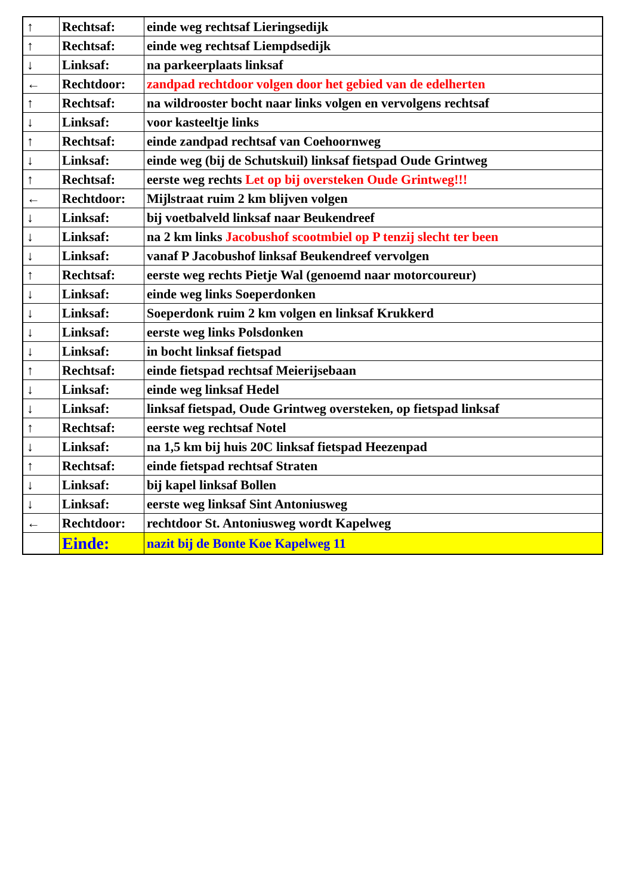| ↑ | Rechtsaf: | einde weg rechtsaf Lieringsedijk |
| ↑ | Rechtsaf: | einde weg rechtsaf Liempdsedijk |
| ↓ | Linksaf: | na parkeerplaats linksaf |
| ← | Rechtdoor: | zandpad rechtdoor volgen door het gebied van de edelherten |
| ↑ | Rechtsaf: | na wildrooster bocht naar links volgen en vervolgens rechtsaf |
| ↓ | Linksaf: | voor kasteeltje links |
| ↑ | Rechtsaf: | einde zandpad rechtsaf van Coehoornweg |
| ↓ | Linksaf: | einde weg (bij de Schutskuil) linksaf fietspad Oude Grintweg |
| ↑ | Rechtsaf: | eerste weg rechts Let op bij oversteken Oude Grintweg!!! |
| ← | Rechtdoor: | Mijlstraat ruim 2 km blijven volgen |
| ↓ | Linksaf: | bij voetbalveld linksaf naar Beukendreef |
| ↓ | Linksaf: | na 2 km links Jacobushof scootmbiel op P tenzij slecht ter been |
| ↓ | Linksaf: | vanaf P Jacobushof linksaf Beukendreef vervolgen |
| ↑ | Rechtsaf: | eerste weg rechts Pietje Wal (genoemd naar motorcoureur) |
| ↓ | Linksaf: | einde weg links Soeperdonken |
| ↓ | Linksaf: | Soeperdonk ruim 2 km volgen en linksaf Krukkerd |
| ↓ | Linksaf: | eerste weg links Polsdonken |
| ↓ | Linksaf: | in bocht linksaf fietspad |
| ↑ | Rechtsaf: | einde fietspad rechtsaf Meierijsebaan |
| ↓ | Linksaf: | einde weg linksaf Hedel |
| ↓ | Linksaf: | linksaf fietspad, Oude Grintweg oversteken, op fietspad linksaf |
| ↑ | Rechtsaf: | eerste weg rechtsaf Notel |
| ↓ | Linksaf: | na 1,5 km bij huis 20C linksaf fietspad Heezenpad |
| ↑ | Rechtsaf: | einde fietspad rechtsaf Straten |
| ↓ | Linksaf: | bij kapel linksaf Bollen |
| ↓ | Linksaf: | eerste weg linksaf Sint Antoniusweg |
| ← | Rechtdoor: | rechtdoor St. Antoniusweg wordt Kapelweg |
| | Einde: | nazit bij de Bonte Koe Kapelweg 11 |